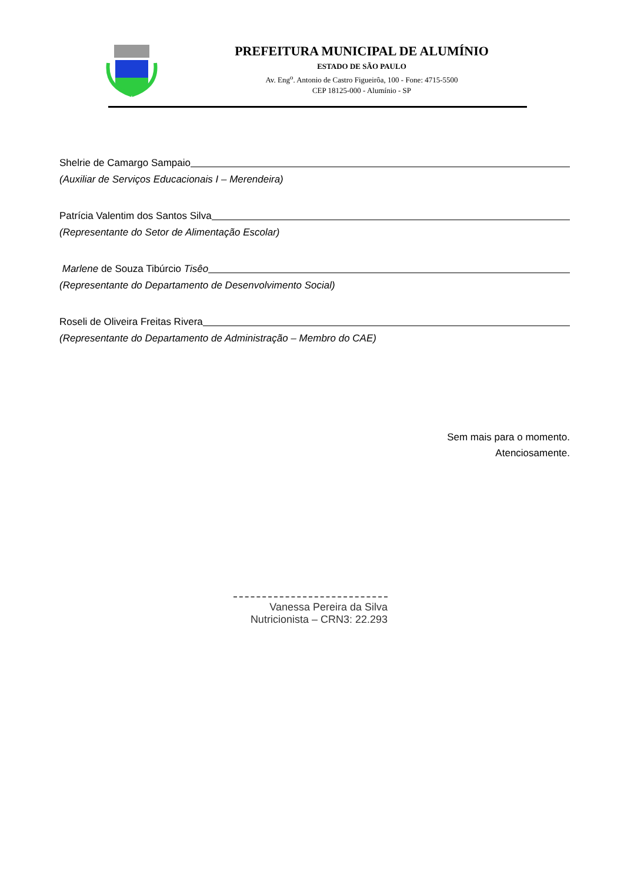PREFEITURA MUNICIPAL DE ALUMÍNIO
ESTADO DE SÃO PAULO
Av. Eng<sup>o</sup>. Antonio de Castro Figueirôa, 100 - Fone: 4715-5500
CEP 18125-000 - Alumínio - SP
Shelrie de Camargo Sampaio
(Auxiliar de Serviços Educacionais I – Merendeira)
Patrícia Valentim dos Santos Silva
(Representante do Setor de Alimentação Escolar)
Marlene de Souza Tibúrcio Tisêo
(Representante do Departamento de Desenvolvimento Social)
Roseli de Oliveira Freitas Rivera
(Representante do Departamento de Administração – Membro do CAE)
Sem mais para o momento.
Atenciosamente.
Vanessa Pereira da Silva
Nutricionista – CRN3: 22.293